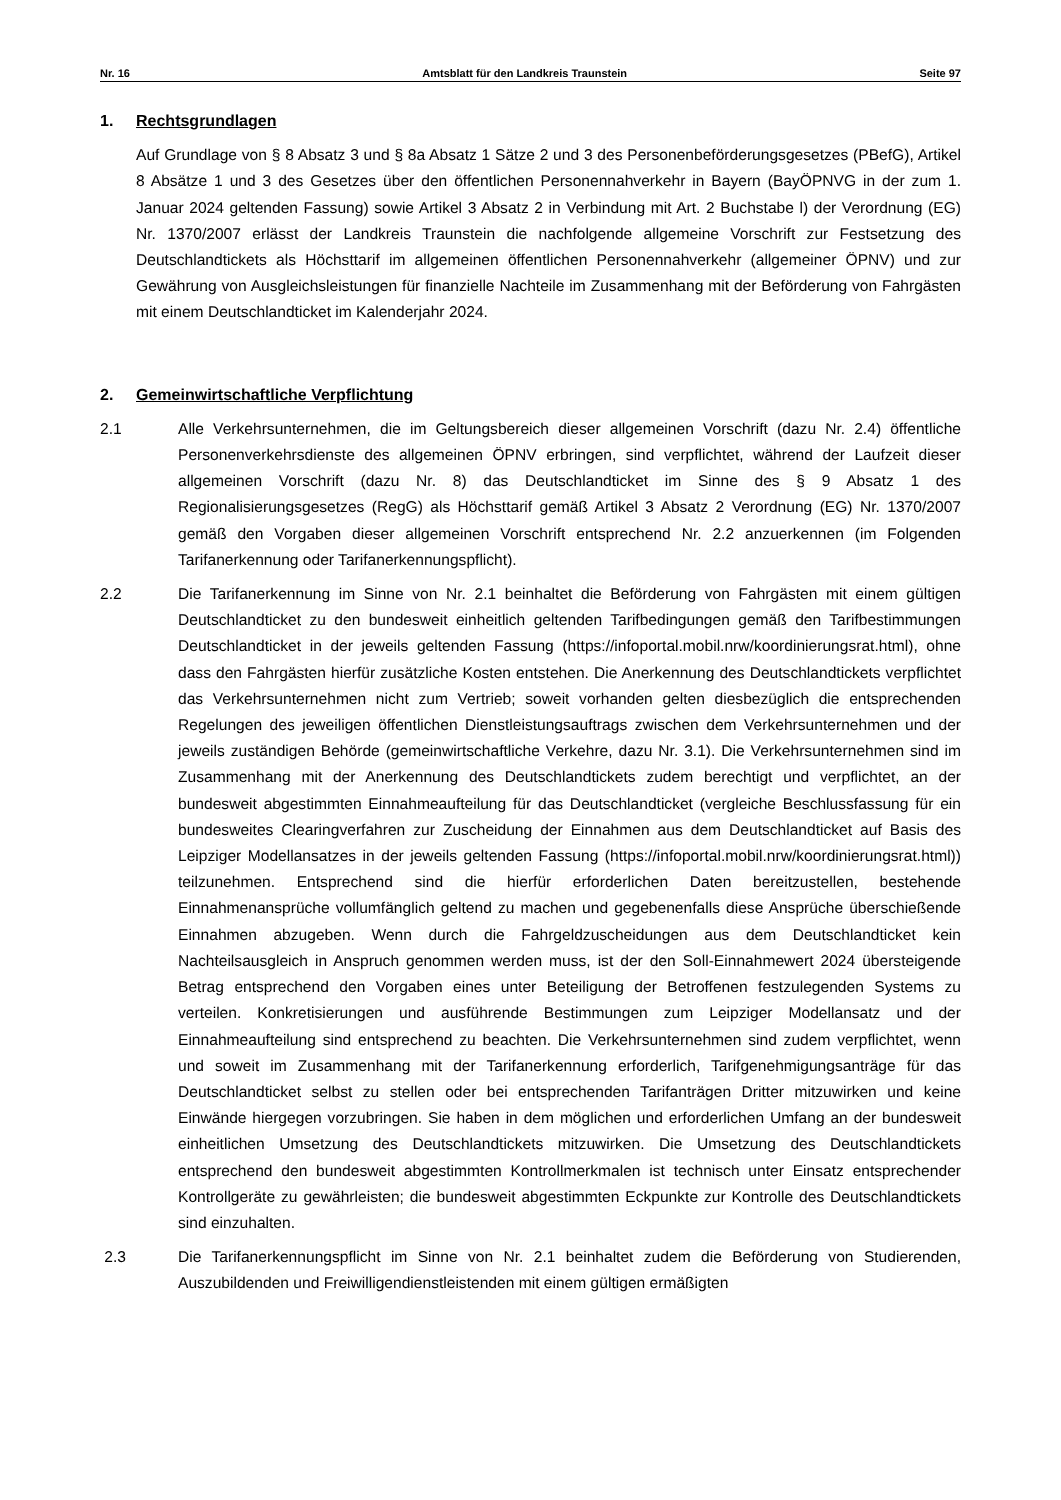Nr. 16 Amtsblatt für den Landkreis Traunstein Seite 97
1. Rechtsgrundlagen
Auf Grundlage von § 8 Absatz 3 und § 8a Absatz 1 Sätze 2 und 3 des Personenbeförderungsgesetzes (PBefG), Artikel 8 Absätze 1 und 3 des Gesetzes über den öffentlichen Personennahverkehr in Bayern (BayÖPNVG in der zum 1. Januar 2024 geltenden Fassung) sowie Artikel 3 Absatz 2 in Verbindung mit Art. 2 Buchstabe l) der Verordnung (EG) Nr. 1370/2007 erlässt der Landkreis Traunstein die nachfolgende allgemeine Vorschrift zur Festsetzung des Deutschlandtickets als Höchsttarif im allgemeinen öffentlichen Personennahverkehr (allgemeiner ÖPNV) und zur Gewährung von Ausgleichsleistungen für finanzielle Nachteile im Zusammenhang mit der Beförderung von Fahrgästen mit einem Deutschlandticket im Kalenderjahr 2024.
2. Gemeinwirtschaftliche Verpflichtung
2.1 Alle Verkehrsunternehmen, die im Geltungsbereich dieser allgemeinen Vorschrift (dazu Nr. 2.4) öffentliche Personenverkehrsdienste des allgemeinen ÖPNV erbringen, sind verpflichtet, während der Laufzeit dieser allgemeinen Vorschrift (dazu Nr. 8) das Deutschlandticket im Sinne des § 9 Absatz 1 des Regionalisierungsgesetzes (RegG) als Höchsttarif gemäß Artikel 3 Absatz 2 Verordnung (EG) Nr. 1370/2007 gemäß den Vorgaben dieser allgemeinen Vorschrift entsprechend Nr. 2.2 anzuerkennen (im Folgenden Tarifanerkennung oder Tarifanerkennungspflicht).
2.2 Die Tarifanerkennung im Sinne von Nr. 2.1 beinhaltet die Beförderung von Fahrgästen mit einem gültigen Deutschlandticket zu den bundesweit einheitlich geltenden Tarifbedingungen gemäß den Tarifbestimmungen Deutschlandticket in der jeweils geltenden Fassung (https://infoportal.mobil.nrw/koordinierungsrat.html), ohne dass den Fahrgästen hierfür zusätzliche Kosten entstehen. Die Anerkennung des Deutschlandtickets verpflichtet das Verkehrsunternehmen nicht zum Vertrieb; soweit vorhanden gelten diesbezüglich die entsprechenden Regelungen des jeweiligen öffentlichen Dienstleistungsauftrags zwischen dem Verkehrsunternehmen und der jeweils zuständigen Behörde (gemeinwirtschaftliche Verkehre, dazu Nr. 3.1). Die Verkehrsunternehmen sind im Zusammenhang mit der Anerkennung des Deutschlandtickets zudem berechtigt und verpflichtet, an der bundesweit abgestimmten Einnahmeaufteilung für das Deutschlandticket (vergleiche Beschlussfassung für ein bundesweites Clearingverfahren zur Zuscheidung der Einnahmen aus dem Deutschlandticket auf Basis des Leipziger Modellansatzes in der jeweils geltenden Fassung (https://infoportal.mobil.nrw/koordinierungsrat.html)) teilzunehmen. Entsprechend sind die hierfür erforderlichen Daten bereitzustellen, bestehende Einnahmenansprüche vollumfänglich geltend zu machen und gegebenenfalls diese Ansprüche überschießende Einnahmen abzugeben. Wenn durch die Fahrgeldzuscheidungen aus dem Deutschlandticket kein Nachteilsausgleich in Anspruch genommen werden muss, ist der den Soll-Einnahmewert 2024 übersteigende Betrag entsprechend den Vorgaben eines unter Beteiligung der Betroffenen festzulegenden Systems zu verteilen. Konkretisierungen und ausführende Bestimmungen zum Leipziger Modellansatz und der Einnahmeaufteilung sind entsprechend zu beachten. Die Verkehrsunternehmen sind zudem verpflichtet, wenn und soweit im Zusammenhang mit der Tarifanerkennung erforderlich, Tarifgenehmigungsanträge für das Deutschlandticket selbst zu stellen oder bei entsprechenden Tarifanträgen Dritter mitzuwirken und keine Einwände hiergegen vorzubringen. Sie haben in dem möglichen und erforderlichen Umfang an der bundesweit einheitlichen Umsetzung des Deutschlandtickets mitzuwirken. Die Umsetzung des Deutschlandtickets entsprechend den bundesweit abgestimmten Kontrollmerkmalen ist technisch unter Einsatz entsprechender Kontrollgeräte zu gewährleisten; die bundesweit abgestimmten Eckpunkte zur Kontrolle des Deutschlandtickets sind einzuhalten.
2.3 Die Tarifanerkennungspflicht im Sinne von Nr. 2.1 beinhaltet zudem die Beförderung von Studierenden, Auszubildenden und Freiwilligendienstleistenden mit einem gültigen ermäßigten